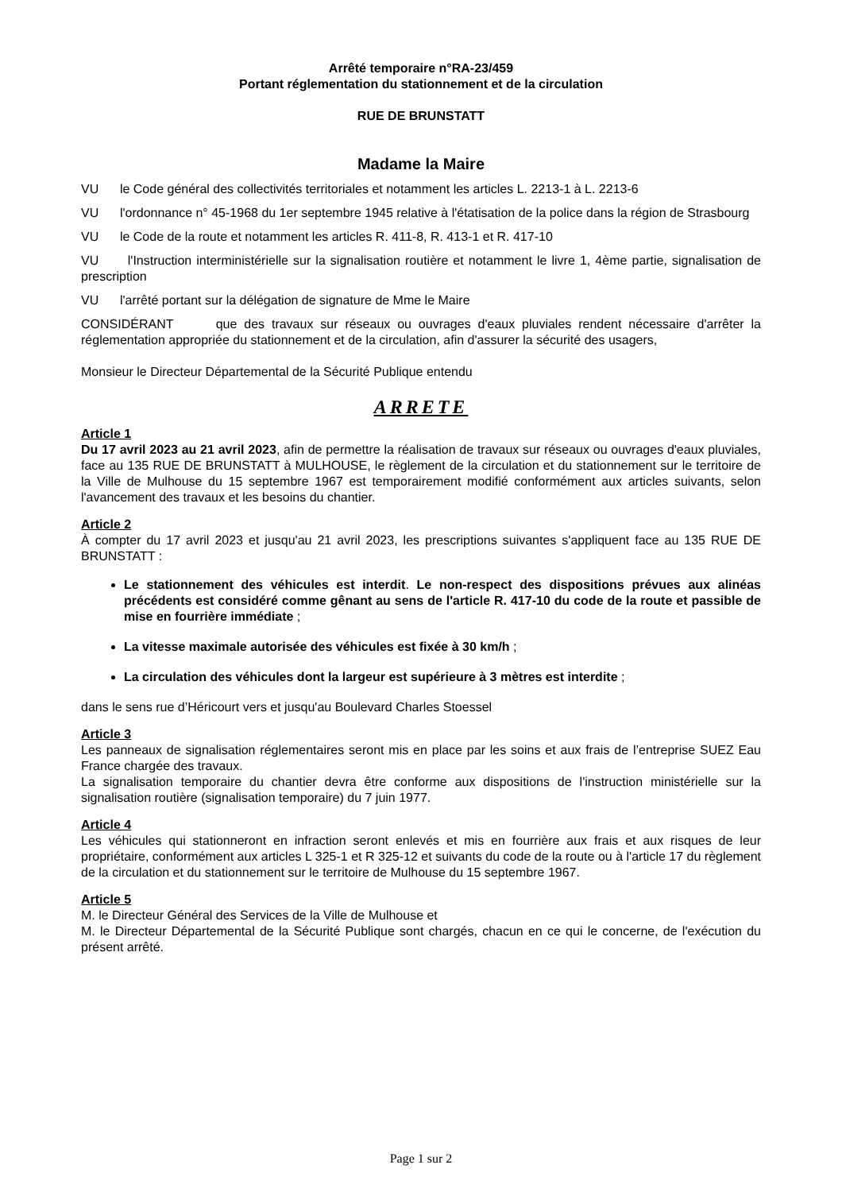Arrêté temporaire n°RA-23/459
Portant réglementation du stationnement et de la circulation
RUE DE BRUNSTATT
Madame la Maire
VU le Code général des collectivités territoriales et notamment les articles L. 2213-1 à L. 2213-6
VU l'ordonnance n° 45-1968 du 1er septembre 1945 relative à l'étatisation de la police dans la région de Strasbourg
VU le Code de la route et notamment les articles R. 411-8, R. 413-1 et R. 417-10
VU l'Instruction interministérielle sur la signalisation routière et notamment le livre 1, 4ème partie, signalisation de prescription
VU l'arrêté portant sur la délégation de signature de Mme le Maire
CONSIDÉRANT que des travaux sur réseaux ou ouvrages d'eaux pluviales rendent nécessaire d'arrêter la réglementation appropriée du stationnement et de la circulation, afin d'assurer la sécurité des usagers,
Monsieur le Directeur Départemental de la Sécurité Publique entendu
ARRETE
Article 1
Du 17 avril 2023 au 21 avril 2023, afin de permettre la réalisation de travaux sur réseaux ou ouvrages d'eaux pluviales, face au 135 RUE DE BRUNSTATT à MULHOUSE, le règlement de la circulation et du stationnement sur le territoire de la Ville de Mulhouse du 15 septembre 1967 est temporairement modifié conformément aux articles suivants, selon l'avancement des travaux et les besoins du chantier.
Article 2
À compter du 17 avril 2023 et jusqu'au 21 avril 2023, les prescriptions suivantes s'appliquent face au 135 RUE DE BRUNSTATT :
Le stationnement des véhicules est interdit. Le non-respect des dispositions prévues aux alinéas précédents est considéré comme gênant au sens de l'article R. 417-10 du code de la route et passible de mise en fourrière immédiate ;
La vitesse maximale autorisée des véhicules est fixée à 30 km/h ;
La circulation des véhicules dont la largeur est supérieure à 3 mètres est interdite ;
dans le sens rue d’Héricourt vers et jusqu'au Boulevard Charles Stoessel
Article 3
Les panneaux de signalisation réglementaires seront mis en place par les soins et aux frais de l’entreprise SUEZ Eau France chargée des travaux.
La signalisation temporaire du chantier devra être conforme aux dispositions de l'instruction ministérielle sur la signalisation routière (signalisation temporaire) du 7 juin 1977.
Article 4
Les véhicules qui stationneront en infraction seront enlevés et mis en fourrière aux frais et aux risques de leur propriétaire, conformément aux articles L 325-1 et R 325-12 et suivants du code de la route ou à l'article 17 du règlement de la circulation et du stationnement sur le territoire de Mulhouse du 15 septembre 1967.
Article 5
M. le Directeur Général des Services de la Ville de Mulhouse et
M. le Directeur Départemental de la Sécurité Publique sont chargés, chacun en ce qui le concerne, de l'exécution du présent arrêté.
Page 1 sur 2